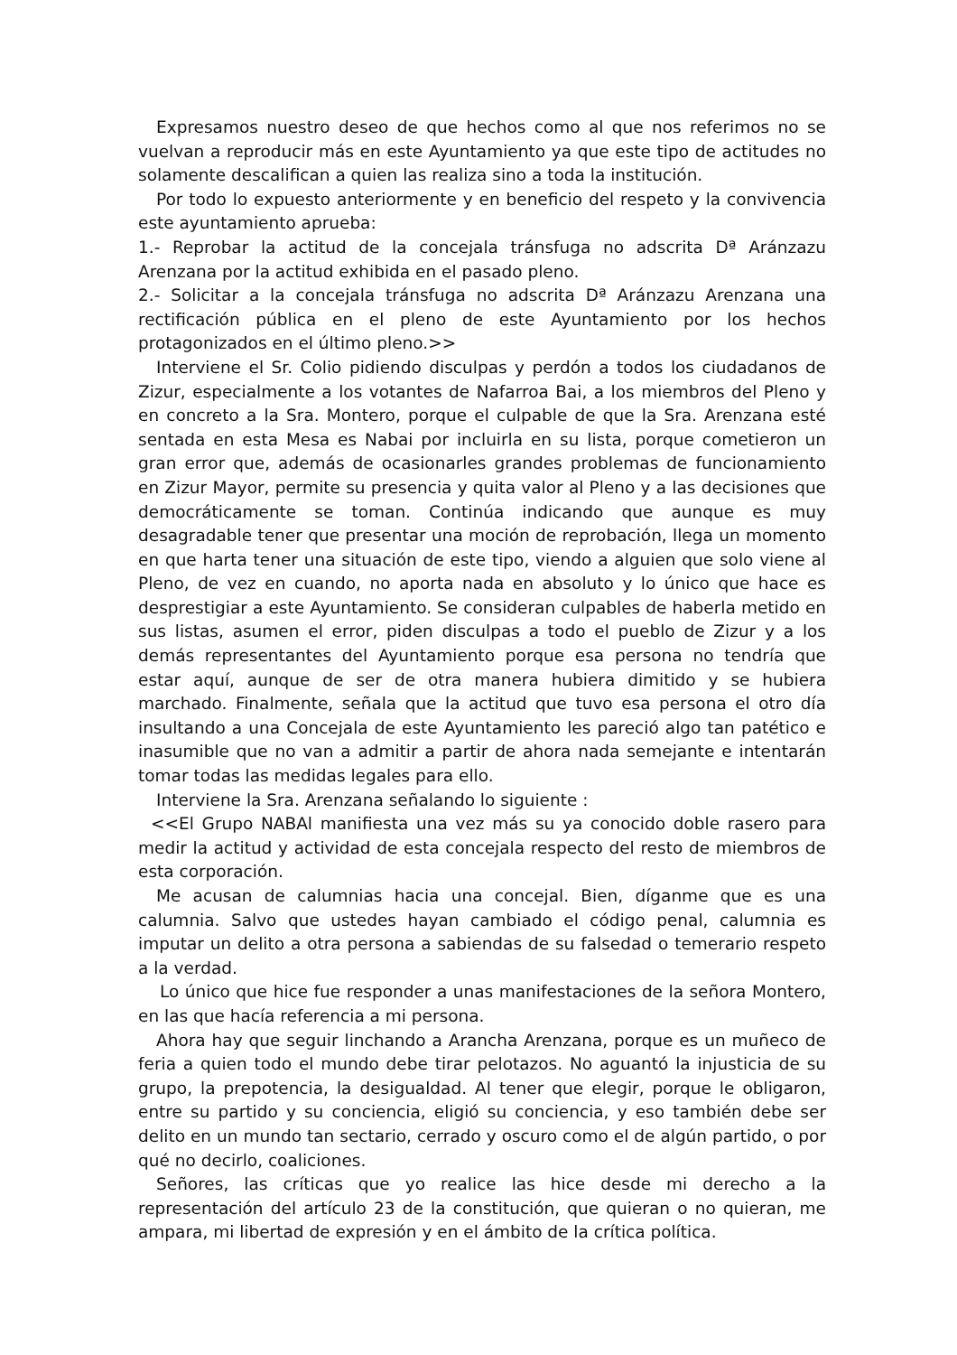Expresamos nuestro deseo de que hechos como al que nos referimos no se vuelvan a reproducir más en este Ayuntamiento ya que este tipo de actitudes no solamente descalifican a quien las realiza sino a toda la institución.
Por todo lo expuesto anteriormente y en beneficio del respeto y la convivencia este ayuntamiento aprueba:
1.- Reprobar la actitud de la concejala tránsfuga no adscrita Dª Aránzazu Arenzana por la actitud exhibida en el pasado pleno.
2.- Solicitar a la concejala tránsfuga no adscrita Dª Aránzazu Arenzana una rectificación pública en el pleno de este Ayuntamiento por los hechos protagonizados en el último pleno.>>
Interviene el Sr. Colio pidiendo disculpas y perdón a todos los ciudadanos de Zizur, especialmente a los votantes de Nafarroa Bai, a los miembros del Pleno y en concreto a la Sra. Montero, porque el culpable de que la Sra. Arenzana esté sentada en esta Mesa es Nabai por incluirla en su lista, porque cometieron un gran error que, además de ocasionarles grandes problemas de funcionamiento en Zizur Mayor, permite su presencia y quita valor al Pleno y a las decisiones que democráticamente se toman. Continúa indicando que aunque es muy desagradable tener que presentar una moción de reprobación, llega un momento en que harta tener una situación de este tipo, viendo a alguien que solo viene al Pleno, de vez en cuando, no aporta nada en absoluto y lo único que hace es desprestigiar a este Ayuntamiento. Se consideran culpables de haberla metido en sus listas, asumen el error, piden disculpas a todo el pueblo de Zizur y a los demás representantes del Ayuntamiento porque esa persona no tendría que estar aquí, aunque de ser de otra manera hubiera dimitido y se hubiera marchado. Finalmente, señala que la actitud que tuvo esa persona el otro día insultando a una Concejala de este Ayuntamiento les pareció algo tan patético e inasumible que no van a admitir a partir de ahora nada semejante e intentarán tomar todas las medidas legales para ello.
Interviene la Sra. Arenzana señalando lo siguiente :
<<El Grupo NABAl manifiesta una vez más su ya conocido doble rasero para medir la actitud y actividad de esta concejala respecto del resto de miembros de esta corporación.
Me acusan de calumnias hacia una concejal. Bien, díganme que es una calumnia. Salvo que ustedes hayan cambiado el código penal, calumnia es imputar un delito a otra persona a sabiendas de su falsedad o temerario respeto a la verdad.
Lo único que hice fue responder a unas manifestaciones de la señora Montero, en las que hacía referencia a mi persona.
Ahora hay que seguir linchando a Arancha Arenzana, porque es un muñeco de feria a quien todo el mundo debe tirar pelotazos. No aguantó la injusticia de su grupo, la prepotencia, la desigualdad. Al tener que elegir, porque le obligaron, entre su partido y su conciencia, eligió su conciencia, y eso también debe ser delito en un mundo tan sectario, cerrado y oscuro como el de algún partido, o por qué no decirlo, coaliciones.
Señores, las críticas que yo realice las hice desde mi derecho a la representación del artículo 23 de la constitución, que quieran o no quieran, me ampara, mi libertad de expresión y en el ámbito de la crítica política.